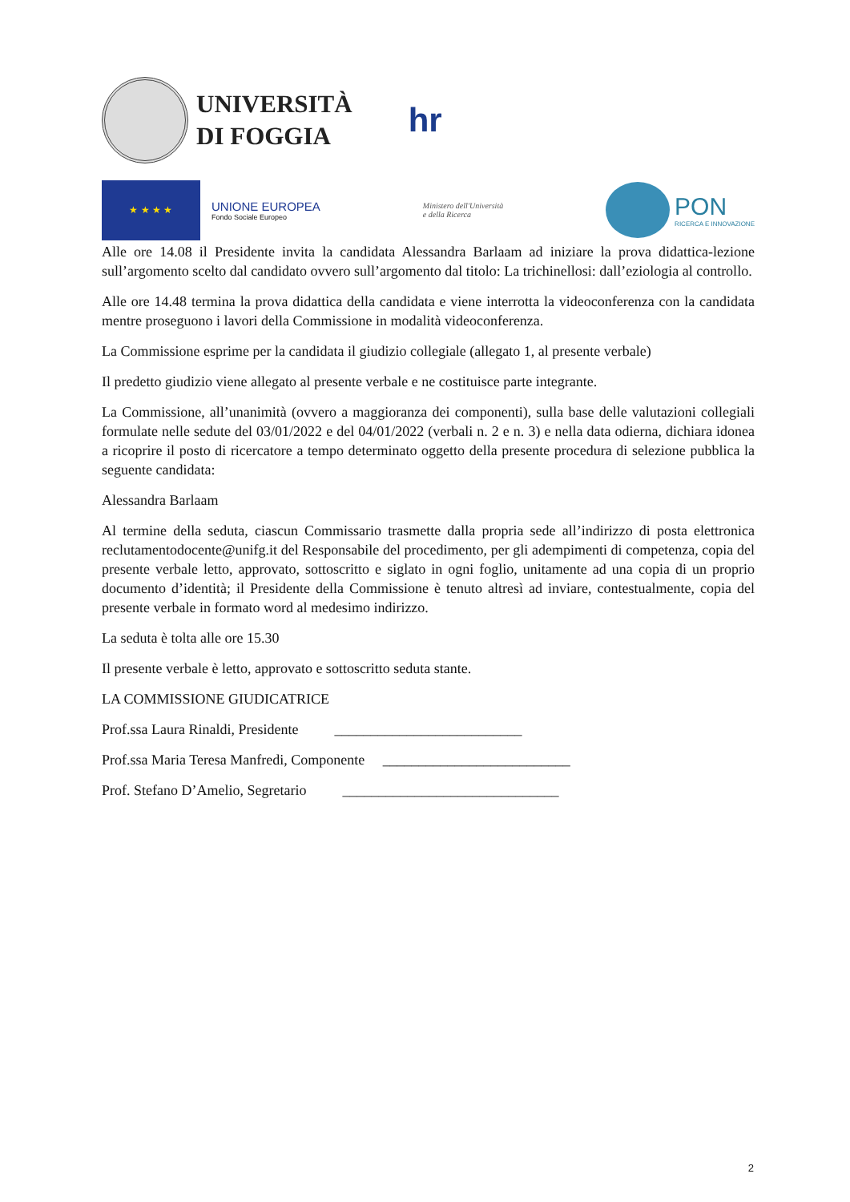UNIVERSITÀ
DI FOGGIA
hr
★ ★ ★ ★
UNIONE EUROPEA
Fondo Sociale Europeo
Ministero dell'Università
e della Ricerca
PON
RICERCA E INNOVAZIONE
Alle ore 14.08 il Presidente invita la candidata Alessandra Barlaam ad iniziare la prova didattica-lezione sull’argomento scelto dal candidato ovvero sull’argomento dal titolo: La trichinellosi: dall’eziologia al controllo.
Alle ore 14.48 termina la prova didattica della candidata e viene interrotta la videoconferenza con la candidata mentre proseguono i lavori della Commissione in modalità videoconferenza.
La Commissione esprime per la candidata il giudizio collegiale (allegato 1, al presente verbale)
Il predetto giudizio viene allegato al presente verbale e ne costituisce parte integrante.
La Commissione, all’unanimità (ovvero a maggioranza dei componenti), sulla base delle valutazioni collegiali formulate nelle sedute del 03/01/2022 e del 04/01/2022 (verbali n. 2 e n. 3) e nella data odierna, dichiara idonea a ricoprire il posto di ricercatore a tempo determinato oggetto della presente procedura di selezione pubblica la seguente candidata:
Alessandra Barlaam
Al termine della seduta, ciascun Commissario trasmette dalla propria sede all’indirizzo di posta elettronica reclutamentodocente@unifg.it del Responsabile del procedimento, per gli adempimenti di competenza, copia del presente verbale letto, approvato, sottoscritto e siglato in ogni foglio, unitamente ad una copia di un proprio documento d’identità; il Presidente della Commissione è tenuto altresì ad inviare, contestualmente, copia del presente verbale in formato word al medesimo indirizzo.
La seduta è tolta alle ore 15.30
Il presente verbale è letto, approvato e sottoscritto seduta stante.
LA COMMISSIONE GIUDICATRICE
Prof.ssa Laura Rinaldi, Presidente __________________________
Prof.ssa Maria Teresa Manfredi, Componente __________________________
Prof. Stefano D’Amelio, Segretario ______________________________
2